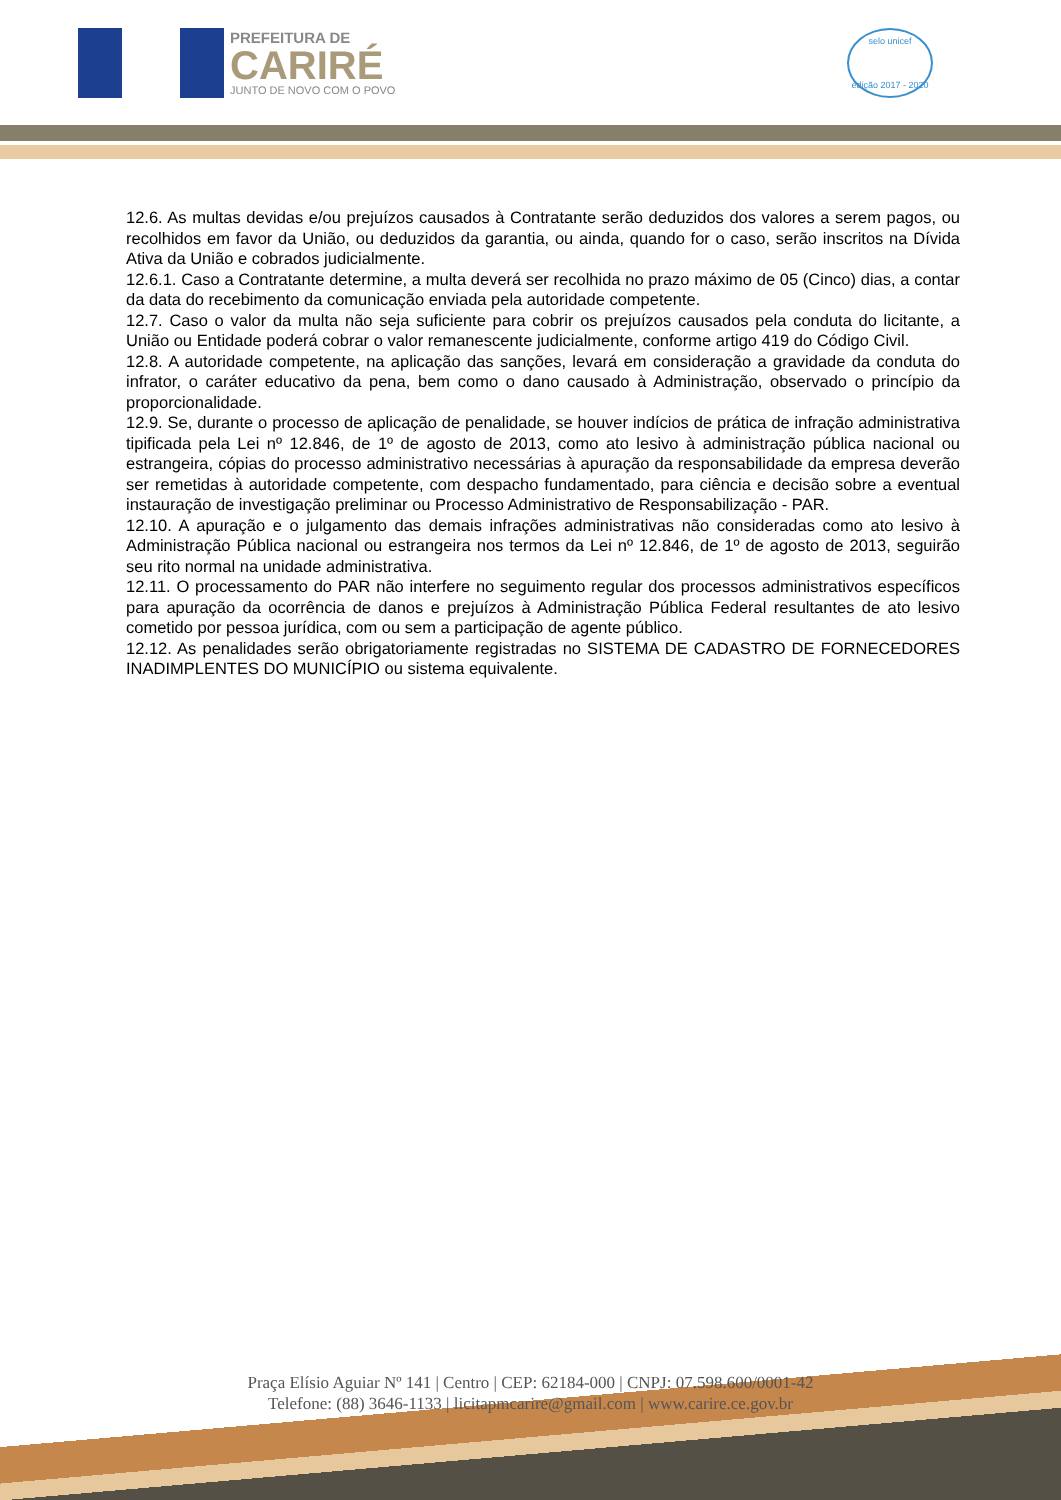PREFEITURA DE
CARIRÉ
JUNTO DE NOVO COM O POVO
selo unicef
edição 2017 - 2020
12.6. As multas devidas e/ou prejuízos causados à Contratante serão deduzidos dos valores a serem pagos, ou recolhidos em favor da União, ou deduzidos da garantia, ou ainda, quando for o caso, serão inscritos na Dívida Ativa da União e cobrados judicialmente.
12.6.1. Caso a Contratante determine, a multa deverá ser recolhida no prazo máximo de 05 (Cinco) dias, a contar da data do recebimento da comunicação enviada pela autoridade competente.
12.7. Caso o valor da multa não seja suficiente para cobrir os prejuízos causados pela conduta do licitante, a União ou Entidade poderá cobrar o valor remanescente judicialmente, conforme artigo 419 do Código Civil.
12.8. A autoridade competente, na aplicação das sanções, levará em consideração a gravidade da conduta do infrator, o caráter educativo da pena, bem como o dano causado à Administração, observado o princípio da proporcionalidade.
12.9. Se, durante o processo de aplicação de penalidade, se houver indícios de prática de infração administrativa tipificada pela Lei nº 12.846, de 1º de agosto de 2013, como ato lesivo à administração pública nacional ou estrangeira, cópias do processo administrativo necessárias à apuração da responsabilidade da empresa deverão ser remetidas à autoridade competente, com despacho fundamentado, para ciência e decisão sobre a eventual instauração de investigação preliminar ou Processo Administrativo de Responsabilização - PAR.
12.10. A apuração e o julgamento das demais infrações administrativas não consideradas como ato lesivo à Administração Pública nacional ou estrangeira nos termos da Lei nº 12.846, de 1º de agosto de 2013, seguirão seu rito normal na unidade administrativa.
12.11. O processamento do PAR não interfere no seguimento regular dos processos administrativos específicos para apuração da ocorrência de danos e prejuízos à Administração Pública Federal resultantes de ato lesivo cometido por pessoa jurídica, com ou sem a participação de agente público.
12.12. As penalidades serão obrigatoriamente registradas no SISTEMA DE CADASTRO DE FORNECEDORES INADIMPLENTES DO MUNICÍPIO ou sistema equivalente.
Praça Elísio Aguiar Nº 141 | Centro | CEP: 62184-000 | CNPJ: 07.598.600/0001-42
Telefone: (88) 3646-1133 | licitapmcarire@gmail.com | www.carire.ce.gov.br